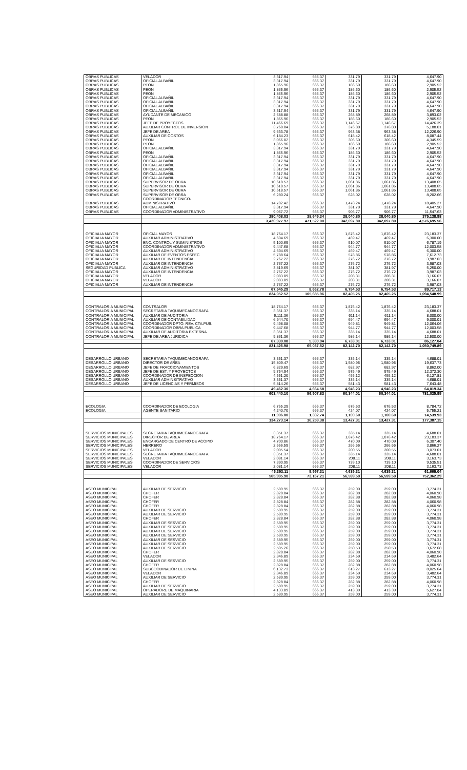| OBRAS PUBLICAS | VELADOR | 3,317.94 | 666.37 | 331.79 | 331.79 | 4,647.90 |
| OBRAS PUBLICAS | OFICIAL ALBAÑIL | 3,317.94 | 666.37 | 331.79 | 331.79 | 4,647.90 |
| OBRAS PUBLICAS | PEON | 1,865.96 | 666.37 | 186.60 | 186.60 | 2,905.52 |
| OBRAS PUBLICAS | PEON | 1,865.96 | 666.37 | 186.60 | 186.60 | 2,905.52 |
| OBRAS PUBLICAS | PEON | 1,865.96 | 666.37 | 186.60 | 186.60 | 2,905.52 |
| OBRAS PUBLICAS | OFICIAL ALBAÑIL | 3,317.94 | 666.37 | 331.79 | 331.79 | 4,647.90 |
| OBRAS PUBLICAS | OFICIAL ALBAÑIL | 3,317.94 | 666.37 | 331.79 | 331.79 | 4,647.90 |
| OBRAS PUBLICAS | OFICIAL ALBAÑIL | 3,317.94 | 666.37 | 331.79 | 331.79 | 4,647.90 |
| OBRAS PUBLICAS | OFICIAL ALBAÑIL | 3,317.94 | 666.37 | 331.79 | 331.79 | 4,647.90 |
| OBRAS PUBLICAS | AYUDANTE DE MECANICO | 2,688.88 | 666.37 | 268.89 | 268.89 | 3,893.02 |
| OBRAS PUBLICAS | PEON | 1,865.96 | 666.37 | 186.60 | 186.60 | 2,905.52 |
| OBRAS PUBLICAS | JEFE DE PROYECTOS | 11,466.69 | 666.37 | 1,146.67 | 1,146.67 | 14,426.39 |
| OBRAS PUBLICAS | AUXILIAR CONTROL DE INVERSION | 3,768.04 | 666.37 | 376.80 | 376.80 | 5,188.01 |
| OBRAS PUBLICAS | JEFE DE AREA | 9,633.78 | 666.37 | 963.38 | 963.38 | 12,226.90 |
| OBRAS PUBLICAS | AUXILIAR DE COSTOS | 6,184.23 | 666.37 | 618.42 | 618.42 | 8,087.44 |
| OBRAS PUBLICAS | PEON | 3,066.02 | 666.37 | 306.60 | 306.60 | 4,345.59 |
| OBRAS PUBLICAS | PEON | 1,865.96 | 666.37 | 186.60 | 186.60 | 2,905.52 |
| OBRAS PUBLICAS | OFICIAL ALBAÑIL | 3,317.94 | 666.37 | 331.79 | 331.79 | 4,647.90 |
| OBRAS PUBLICAS | PEON | 1,865.96 | 666.37 | 186.60 | 186.60 | 2,905.52 |
| OBRAS PUBLICAS | OFICIAL ALBAÑIL | 3,317.94 | 666.37 | 331.79 | 331.79 | 4,647.90 |
| OBRAS PUBLICAS | OFICIAL ALBAÑIL | 3,317.94 | 666.37 | 331.79 | 331.79 | 4,647.90 |
| OBRAS PUBLICAS | OFICIAL ALBAÑIL | 3,317.94 | 666.37 | 331.79 | 331.79 | 4,647.90 |
| OBRAS PUBLICAS | OFICIAL ALBAÑIL | 3,317.94 | 666.37 | 331.79 | 331.79 | 4,647.90 |
| OBRAS PUBLICAS | OFICIAL ALBAÑIL | 3,317.94 | 666.37 | 331.79 | 331.79 | 4,647.90 |
| OBRAS PUBLICAS | OFICIAL ALBAÑIL | 3,317.94 | 666.37 | 331.79 | 331.79 | 4,647.90 |
| OBRAS PUBLICAS | SUPERVISOR DE OBRA | 10,618.57 | 666.37 | 1,061.86 | 1,061.86 | 13,408.65 |
| OBRAS PUBLICAS | SUPERVISOR DE OBRA | 10,618.57 | 666.37 | 1,061.86 | 1,061.86 | 13,408.65 |
| OBRAS PUBLICAS | SUPERVISOR DE OBRA | 10,618.57 | 666.37 | 1,061.86 | 1,061.86 | 13,408.65 |
| OBRAS PUBLICAS | SUPERVISOR DE OBRA | 6,280.24 | 666.37 | 628.02 | 628.02 | 8,202.66 |
| OBRAS PUBLICAS | COORDINADOR TECNICO- ADMINISTRATIVO | 14,782.42 | 666.37 | 1,478.24 | 1,478.24 | 18,405.27 |
| OBRAS PUBLICAS | OFICIAL ALBAÑIL | 3,317.94 | 666.37 | 331.79 | 331.79 | 4,647.90 |
| OBRAS PUBLICAS | COORDINADOR ADMINISTRATIVO | 9,067.72 | 666.37 | 906.77 | 906.77 | 11,547.63 |
| | | 280,408.03 | 38,649.34 | 28,040.80 | 28,040.80 | 375,138.98 |
| | | 3,420,977.97 | 471,522.00 | 342,097.80 | 342,097.80 | 4,576,695.56 |
| OFICIALIA MAYOR | OFICIAL MAYOR | 18,764.17 | 666.37 | 1,876.42 | 1,876.42 | 23,183.37 |
| OFICIALIA MAYOR | AUXILIAR ADMINISTRATIVO | 4,694.69 | 666.37 | 469.47 | 469.47 | 6,300.00 |
| OFICIALIA MAYOR | ENC. CONTROL Y SUMINISTROS | 5,100.69 | 666.37 | 510.07 | 510.07 | 6,787.19 |
| OFICIALIA MAYOR | COORDINADOR ADMINISTRATIVO | 9,447.68 | 666.37 | 944.77 | 944.77 | 12,003.58 |
| OFICIALIA MAYOR | AUXILIAR ADMINISTRATIVO | 4,694.69 | 666.37 | 469.47 | 469.47 | 6,300.00 |
| OFICIALIA MAYOR | AUXILIAR DE EVENTOS ESPEC | 5,788.64 | 666.37 | 578.86 | 578.86 | 7,612.73 |
| OFICIALIA MAYOR | AUXILIAR DE INTENDENCIA | 2,767.22 | 666.37 | 276.72 | 276.72 | 3,987.03 |
| OFICIALIA MAYOR | AUXILIAR DE INTENDENCIA | 2,767.22 | 666.37 | 276.72 | 276.72 | 3,987.03 |
| SEGURIDAD PUBLICA | AUXILIAR ADMINISTRATIVO | 3,819.69 | 666.37 | 381.97 | 381.97 | 5,250.00 |
| OFICIALIA MAYOR | AUXILIAR DE INTENDENCIA | 2,767.22 | 666.37 | 276.72 | 276.72 | 3,987.03 |
| OFICIALIA MAYOR | VELADOR | 2,083.09 | 666.37 | 208.31 | 208.31 | 3,166.07 |
| OFICIALIA MAYOR | VELADOR | 2,083.09 | 666.37 | 208.31 | 208.31 | 3,166.07 |
| OFICIALIA MAYOR | AUXILIAR DE INTENDENCIA | 2,767.22 | 666.37 | 276.72 | 276.72 | 3,987.03 |
| | | 67,545.29 | 8,662.78 | 6,754.53 | 6,754.53 | 89,717.13 |
| | | 824,052.52 | 105,685.96 | 82,405.25 | 82,405.25 | 1,094,548.99 |
| CONTRALORIA MUNICIPAL | CONTRALOR | 18,764.17 | 666.37 | 1,876.42 | 1,876.42 | 23,183.37 |
| CONTRALORIA MUNICIPAL | SECRETARIA TAQUIMECANOGRAFA | 3,351.37 | 666.37 | 335.14 | 335.14 | 4,688.01 |
| CONTRALORIA MUNICIPAL | AUXILIAR DE AUDITORIA | 6,111.36 | 666.37 | 611.14 | 611.14 | 8,000.00 |
| CONTRALORIA MUNICIPAL | AUXILIAR DE CONTABILIDAD | 6,944.70 | 666.37 | 694.47 | 694.47 | 9,000.01 |
| CONTRALORIA MUNICIPAL | COORDINADOR DPTO. REV. CTA.PUB. | 9,498.08 | 666.37 | 949.81 | 949.81 | 12,064.06 |
| CONTRALORIA MUNICIPAL | COORDINADOR OBRA PUBLICA | 9,447.68 | 666.37 | 944.77 | 944.77 | 12,003.58 |
| CONTRALORIA MUNICIPAL | AUXILIAR DE AUDITORIA EXTERNA | 3,351.37 | 666.37 | 335.14 | 335.14 | 4,688.01 |
| CONTRALORIA MUNICIPAL | JEFE DE AREA JURIDICA | 9,861.36 | 666.37 | 986.14 | 986.14 | 12,500.00 |
| | | 67,330.08 | 5,330.94 | 6,733.01 | 6,733.01 | 86,127.04 |
| | | 821,426.98 | 65,037.52 | 82,142.70 | 82,142.70 | 1,050,749.89 |
| DESARROLLO URBANO | SECRETARIA TAQUIMECANOGRAFA | 3,351.37 | 666.37 | 335.14 | 335.14 | 4,688.01 |
| DESARROLLO URBANO | DIRECTOR DE AREA | 15,809.47 | 666.37 | 1,580.95 | 1,580.95 | 19,637.73 |
| DESARROLLO URBANO | JEFE DE FRACCIONAMIENTOS | 6,829.69 | 666.37 | 682.97 | 682.97 | 8,862.00 |
| DESARROLLO URBANO | JEFE DE EST. Y PROYECTOS | 9,754.94 | 666.37 | 975.49 | 975.49 | 12,372.30 |
| DESARROLLO URBANO | COORDINADOR DE INSPECCION | 4,551.20 | 666.37 | 455.12 | 455.12 | 6,127.81 |
| DESARROLLO URBANO | AUXILIAR ADMINSITRATIVO | 3,351.37 | 666.37 | 335.14 | 335.14 | 4,688.01 |
| DESARROLLO URBANO | JEFE DE LICENCIAS Y PERMISOS | 5,814.26 | 666.37 | 581.43 | 581.43 | 7,643.48 |
| | | 49,462.30 | 4,664.58 | 4,946.23 | 4,946.23 | 64,019.34 |
| | | 603,440.10 | 56,907.83 | 60,344.01 | 60,344.01 | 781,035.95 |
| ECOLOGIA | COORDINADOR DE ECOLOGIA | 6,765.29 | 666.37 | 676.53 | 676.53 | 8,784.72 |
| ECOLOGIA | AGENTE SANITARIO | 4,240.70 | 666.37 | 424.07 | 424.07 | 5,755.21 |
| | | 11,006.00 | 1,332.74 | 1,100.60 | 1,100.60 | 14,539.93 |
| | | 134,273.14 | 16,259.38 | 13,427.31 | 13,427.31 | 177,387.15 |
| SERVICIOS MUNICIPALES | SECRETARIA TAQUIMECANOGRAFA | 3,351.37 | 666.37 | 335.14 | 335.14 | 4,688.01 |
| SERVICIOS MUNICIPALES | DIRECTOR DE AREA | 18,764.17 | 666.37 | 1,876.42 | 1,876.42 | 23,183.37 |
| SERVICIOS MUNICIPALES | ENCARGADO DE CENTRO DE ACOPIO | 4,700.86 | 666.37 | 470.09 | 470.09 | 6,307.40 |
| SERVICIOS MUNICIPALES | HERRERO | 2,666.59 | 666.37 | 266.66 | 266.66 | 3,866.27 |
| SERVICIOS MUNICIPALES | VELADOR | 2,005.54 | 666.37 | 200.55 | 200.55 | 3,073.01 |
| SERVICIOS MUNICIPALES | SECRETARIA TAQUIMECANOGRAFA | 3,351.37 | 666.37 | 335.14 | 335.14 | 4,688.01 |
| SERVICIOS MUNICIPALES | VELADOR | 2,081.14 | 666.37 | 208.11 | 208.11 | 3,163.73 |
| SERVICIOS MUNICIPALES | COORDINADOR DE SERVICIOS | 7,390.95 | 666.37 | 739.10 | 739.10 | 9,535.51 |
| SERVICIOS MUNICIPALES | VELADOR | 2,081.14 | 666.37 | 208.11 | 208.11 | 3,163.73 |
| | | 46,393.11 | 5,997.31 | 4,639.31 | 4,639.31 | 61,669.04 |
| | | 565,995.90 | 73,167.21 | 56,599.59 | 56,599.59 | 752,362.29 |
| ASEO MUNICIPAL | AUXILIAR DE SERVICIO | 2,589.95 | 666.37 | 259.00 | 259.00 | 3,774.31 |
| ASEO MUNICIPAL | CHOFER | 2,828.84 | 666.37 | 282.88 | 282.88 | 4,060.98 |
| ASEO MUNICIPAL | CHOFER | 2,828.84 | 666.37 | 282.88 | 282.88 | 4,060.98 |
| ASEO MUNICIPAL | CHOFER | 2,828.84 | 666.37 | 282.88 | 282.88 | 4,060.98 |
| ASEO MUNICIPAL | CHOFER | 2,828.84 | 666.37 | 282.88 | 282.88 | 4,060.98 |
| ASEO MUNICIPAL | AUXILIAR DE SERVICIO | 2,589.95 | 666.37 | 259.00 | 259.00 | 3,774.31 |
| ASEO MUNICIPAL | AUXILIAR DE SERVICIO | 2,589.95 | 666.37 | 259.00 | 259.00 | 3,774.31 |
| ASEO MUNICIPAL | CHOFER | 2,828.84 | 666.37 | 282.88 | 282.88 | 4,060.98 |
| ASEO MUNICIPAL | AUXILIAR DE SERVICIO | 2,589.95 | 666.37 | 259.00 | 259.00 | 3,774.31 |
| ASEO MUNICIPAL | AUXILIAR DE SERVICIO | 2,589.95 | 666.37 | 259.00 | 259.00 | 3,774.31 |
| ASEO MUNICIPAL | AUXILIAR DE SERVICIO | 2,589.95 | 666.37 | 259.00 | 259.00 | 3,774.31 |
| ASEO MUNICIPAL | AUXILIAR DE SERVICIO | 2,589.95 | 666.37 | 259.00 | 259.00 | 3,774.31 |
| ASEO MUNICIPAL | AUXILIAR DE SERVICIO | 2,589.95 | 666.37 | 259.00 | 259.00 | 3,774.31 |
| ASEO MUNICIPAL | AUXILIAR DE SERVICIO | 2,589.95 | 666.37 | 259.00 | 259.00 | 3,774.31 |
| ASEO MUNICIPAL | AUXILIAR DE SERVICIO | 2,505.26 | 666.37 | 250.53 | 250.53 | 3,672.68 |
| ASEO MUNICIPAL | CHOFER | 2,828.84 | 666.37 | 282.88 | 282.88 | 4,060.98 |
| ASEO MUNICIPAL | VELADOR | 2,346.89 | 666.37 | 234.69 | 234.69 | 3,482.64 |
| ASEO MUNICIPAL | AUXILIAR DE SERVICIO | 2,589.95 | 666.37 | 259.00 | 259.00 | 3,774.31 |
| ASEO MUNICIPAL | CHOFER | 2,828.84 | 666.37 | 282.88 | 282.88 | 4,060.98 |
| ASEO MUNICIPAL | SUBCOODINADOR DE LIMPIA | 6,132.73 | 666.37 | 613.27 | 613.27 | 8,025.64 |
| ASEO MUNICIPAL | VELADOR | 2,346.89 | 666.37 | 234.69 | 234.69 | 3,482.64 |
| ASEO MUNICIPAL | AUXILIAR DE SERVICIO | 2,589.95 | 666.37 | 259.00 | 259.00 | 3,774.31 |
| ASEO MUNICIPAL | CHOFER | 2,828.84 | 666.37 | 282.88 | 282.88 | 4,060.98 |
| ASEO MUNICIPAL | AUXILIAR DE SERVICIO | 2,589.95 | 666.37 | 259.00 | 259.00 | 3,774.31 |
| ASEO MUNICIPAL | OPERADORE DE MAQUINARIA | 4,133.89 | 666.37 | 413.39 | 413.39 | 5,627.04 |
| ASEO MUNICIPAL | AUXILIAR DE SERVICIO | 2,589.95 | 666.37 | 259.00 | 259.00 | 3,774.31 |